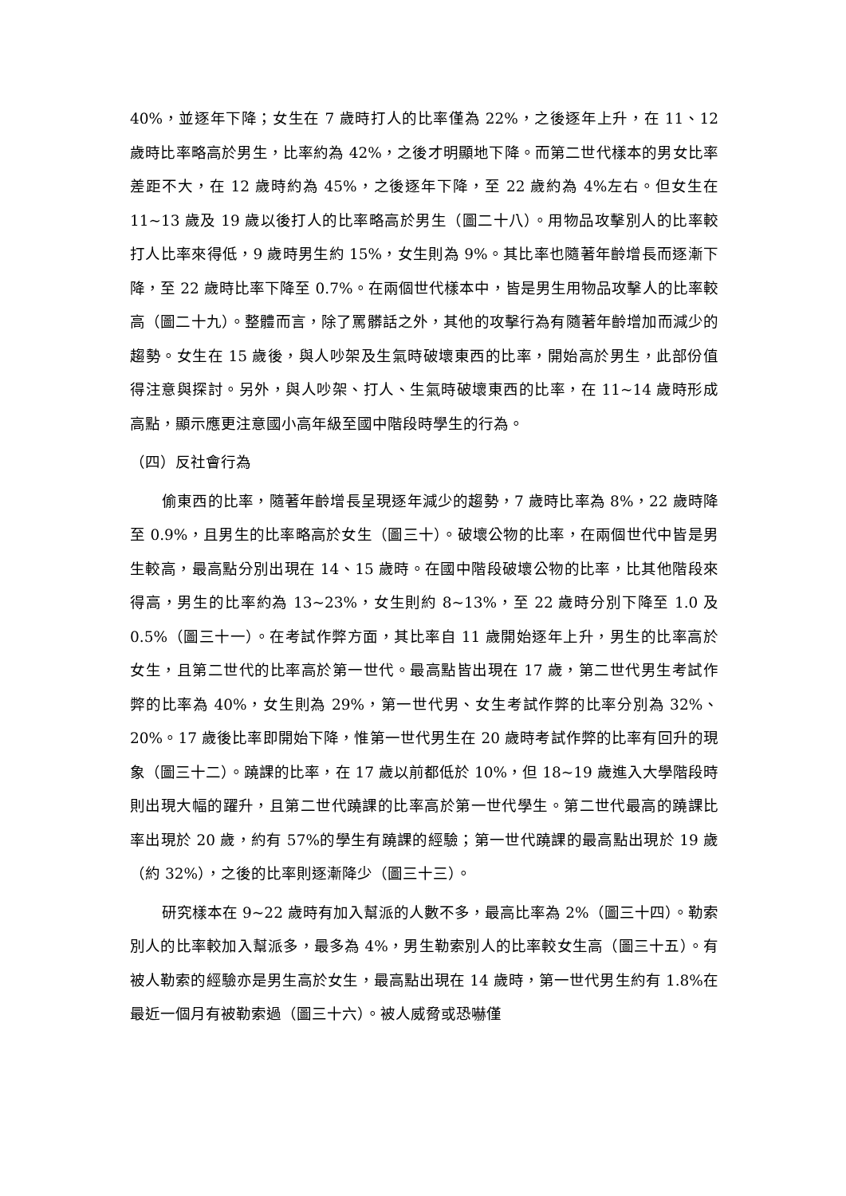40%，並逐年下降；女生在 7 歲時打人的比率僅為 22%，之後逐年上升，在 11、12 歲時比率略高於男生，比率約為 42%，之後才明顯地下降。而第二世代樣本的男女比率差距不大，在 12 歲時約為 45%，之後逐年下降，至 22 歲約為 4%左右。但女生在 11~13 歲及 19 歲以後打人的比率略高於男生（圖二十八）。用物品攻擊別人的比率較打人比率來得低，9 歲時男生約 15%，女生則為 9%。其比率也隨著年齡增長而逐漸下降，至 22 歲時比率下降至 0.7%。在兩個世代樣本中，皆是男生用物品攻擊人的比率較高（圖二十九）。整體而言，除了罵髒話之外，其他的攻擊行為有隨著年齡增加而減少的趨勢。女生在 15 歲後，與人吵架及生氣時破壞東西的比率，開始高於男生，此部份值得注意與探討。另外，與人吵架、打人、生氣時破壞東西的比率，在 11~14 歲時形成高點，顯示應更注意國小高年級至國中階段時學生的行為。
（四）反社會行為
偷東西的比率，隨著年齡增長呈現逐年減少的趨勢，7 歲時比率為 8%，22 歲時降至 0.9%，且男生的比率略高於女生（圖三十）。破壞公物的比率，在兩個世代中皆是男生較高，最高點分別出現在 14、15 歲時。在國中階段破壞公物的比率，比其他階段來得高，男生的比率約為 13~23%，女生則約 8~13%，至 22 歲時分別下降至 1.0 及 0.5%（圖三十一）。在考試作弊方面，其比率自 11 歲開始逐年上升，男生的比率高於女生，且第二世代的比率高於第一世代。最高點皆出現在 17 歲，第二世代男生考試作弊的比率為 40%，女生則為 29%，第一世代男、女生考試作弊的比率分別為 32%、20%。17 歲後比率即開始下降，惟第一世代男生在 20 歲時考試作弊的比率有回升的現象（圖三十二）。蹺課的比率，在 17 歲以前都低於 10%，但 18~19 歲進入大學階段時則出現大幅的躍升，且第二世代蹺課的比率高於第一世代學生。第二世代最高的蹺課比率出現於 20 歲，約有 57%的學生有蹺課的經驗；第一世代蹺課的最高點出現於 19 歲（約 32%），之後的比率則逐漸降少（圖三十三）。
研究樣本在 9~22 歲時有加入幫派的人數不多，最高比率為 2%（圖三十四）。勒索別人的比率較加入幫派多，最多為 4%，男生勒索別人的比率較女生高（圖三十五）。有被人勒索的經驗亦是男生高於女生，最高點出現在 14 歲時，第一世代男生約有 1.8%在最近一個月有被勒索過（圖三十六）。被人威脅或恐嚇僅